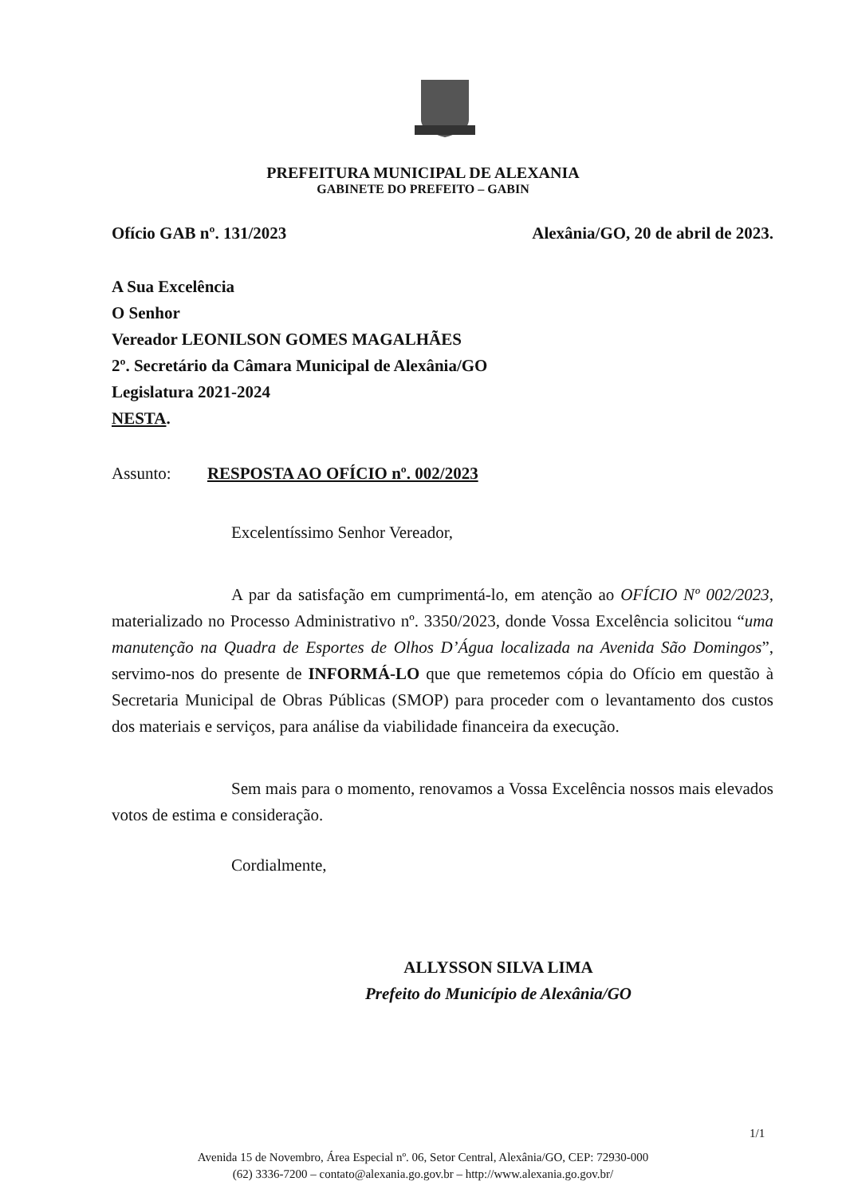PREFEITURA MUNICIPAL DE ALEXANIA
GABINETE DO PREFEITO – GABIN
Ofício GAB nº. 131/2023 Alexânia/GO, 20 de abril de 2023.
A Sua Excelência
O Senhor
Vereador LEONILSON GOMES MAGALHÃES
2º. Secretário da Câmara Municipal de Alexânia/GO
Legislatura 2021-2024
NESTA.
Assunto: RESPOSTA AO OFÍCIO nº. 002/2023
Excelentíssimo Senhor Vereador,
A par da satisfação em cumprimentá-lo, em atenção ao OFÍCIO Nº 002/2023, materializado no Processo Administrativo nº. 3350/2023, donde Vossa Excelência solicitou “uma manutenção na Quadra de Esportes de Olhos D’Água localizada na Avenida São Domingos”, servimo-nos do presente de INFORMÁ-LO que que remetemos cópia do Ofício em questão à Secretaria Municipal de Obras Públicas (SMOP) para proceder com o levantamento dos custos dos materiais e serviços, para análise da viabilidade financeira da execução.
Sem mais para o momento, renovamos a Vossa Excelência nossos mais elevados votos de estima e consideração.
Cordialmente,
ALLYSSON SILVA LIMA
Prefeito do Município de Alexânia/GO
1/1
Avenida 15 de Novembro, Área Especial nº. 06, Setor Central, Alexânia/GO, CEP: 72930-000
(62) 3336-7200 – contato@alexania.go.gov.br – http://www.alexania.go.gov.br/